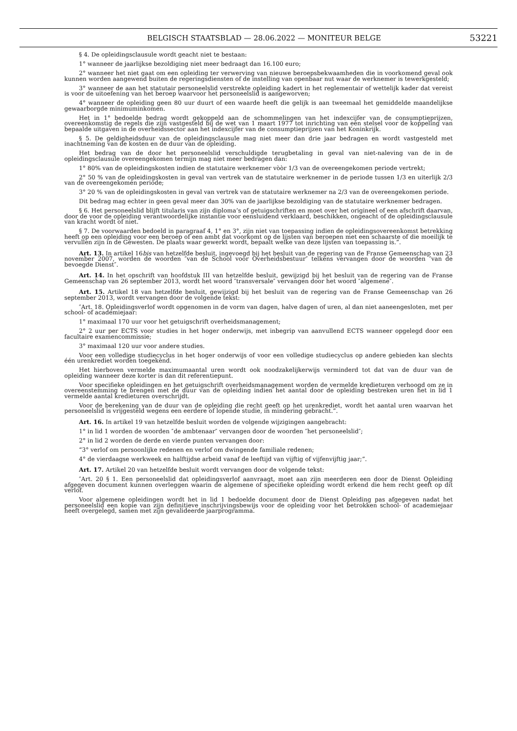BELGISCH STAATSBLAD — 28.06.2022 — MONITEUR BELGE 53221
§ 4. De opleidingsclausule wordt geacht niet te bestaan:
1° wanneer de jaarlijkse bezoldiging niet meer bedraagt dan 16.100 euro;
2° wanneer het niet gaat om een opleiding ter verwerving van nieuwe beroepsbekwaamheden die in voorkomend geval ook kunnen worden aangewend buiten de regeringsdiensten of de instelling van openbaar nut waar de werknemer is tewerkgesteld;
3° wanneer de aan het statutair personeelslid verstrekte opleiding kadert in het reglementair of wettelijk kader dat vereist is voor de uitoefening van het beroep waarvoor het personeelslid is aangeworven;
4° wanneer de opleiding geen 80 uur duurt of een waarde heeft die gelijk is aan tweemaal het gemiddelde maandelijkse gewaarborgde minimuminkomen.
Het in 1° bedoelde bedrag wordt gekoppeld aan de schommelingen van het indexcijfer van de consumptieprijzen, overeenkomstig de regels die zijn vastgesteld bij de wet van 1 maart 1977 tot inrichting van een stelsel voor de koppeling van bepaalde uitgaven in de overheidssector aan het indexcijfer van de consumptieprijzen van het Koninkrijk.
§ 5. De geldigheidsduur van de opleidingsclausule mag niet meer dan drie jaar bedragen en wordt vastgesteld met inachtneming van de kosten en de duur van de opleiding.
Het bedrag van de door het personeelslid verschuldigde terugbetaling in geval van niet-naleving van de in de opleidingsclausule overeengekomen termijn mag niet meer bedragen dan:
1° 80% van de opleidingskosten indien de statutaire werknemer vòòr 1/3 van de overeengekomen periode vertrekt;
2° 50 % van de opleidingskosten in geval van vertrek van de statutaire werknemer in de periode tussen 1/3 en uiterlijk 2/3 van de overeengekomen periode;
3° 20 % van de opleidingskosten in geval van vertrek van de statutaire werknemer na 2/3 van de overeengekomen periode.
Dit bedrag mag echter in geen geval meer dan 30% van de jaarlijkse bezoldiging van de statutaire werknemer bedragen.
§ 6. Het personeelslid blijft titularis van zijn diploma’s of getuigschriften en moet over het origineel of een afschrift daarvan, door de voor de opleiding verantwoordelijke instantie voor eensluidend verklaard, beschikken, ongeacht of de opleidingsclausule van kracht wordt of niet.
§ 7. De voorwaarden bedoeld in paragraaf 4, 1° en 3°, zijn niet van toepassing indien de opleidingsovereenkomst betrekking heeft op een opleiding voor een beroep of een ambt dat voorkomt op de lijsten van beroepen met een schaarste of die moeilijk te vervullen zijn in de Gewesten. De plaats waar gewerkt wordt, bepaalt welke van deze lijsten van toepassing is.”.
Art. 13. In artikel 16bis van hetzelfde besluit, ingevoegd bij het besluit van de regering van de Franse Gemeenschap van 23 november 2007, worden de woorden ″van de School voor Overheidsbestuur″ telkens vervangen door de woorden ″van de bevoegde Dienst″.
Art. 14. In het opschrift van hoofdstuk III van hetzelfde besluit, gewijzigd bij het besluit van de regering van de Franse Gemeenschap van 26 september 2013, wordt het woord ″transversale″ vervangen door het woord ″algemene″.
Art. 15. Artikel 18 van hetzelfde besluit, gewijzigd bij het besluit van de regering van de Franse Gemeenschap van 26 september 2013, wordt vervangen door de volgende tekst:
″Art. 18. Opleidingsverlof wordt opgenomen in de vorm van dagen, halve dagen of uren, al dan niet aaneengesloten, met per school- of academiejaar:
1° maximaal 170 uur voor het getuigschrift overheidsmanagement;
2° 2 uur per ECTS voor studies in het hoger onderwijs, met inbegrip van aanvullend ECTS wanneer opgelegd door een facultaire examencommissie;
3° maximaal 120 uur voor andere studies.
Voor een volledige studiecyclus in het hoger onderwijs of voor een volledige studiecyclus op andere gebieden kan slechts één urenkrediet worden toegekend.
Het hierboven vermelde maximumaantal uren wordt ook noodzakelijkerwijs verminderd tot dat van de duur van de opleiding wanneer deze korter is dan dit referentiepunt.
Voor specifieke opleidingen en het getuigschrift overheidsmanagement worden de vermelde kredieturen verhoogd om ze in overeenstemming te brengen met de duur van de opleiding indien het aantal door de opleiding bestreken uren het in lid 1 vermelde aantal kredieturen overschrijdt.
Voor de berekening van de duur van de opleiding die recht geeft op het urenkrediet, wordt het aantal uren waarvan het personeelslid is vrijgesteld wegens een eerdere of lopende studie, in mindering gebracht.”.
Art. 16. In artikel 19 van hetzelfde besluit worden de volgende wijzigingen aangebracht:
1° in lid 1 worden de woorden ″de ambtenaar″ vervangen door de woorden ″het personeelslid″;
2° in lid 2 worden de derde en vierde punten vervangen door:
“3° verlof om persoonlijke redenen en verlof om dwingende familiale redenen;
4° de vierdaagse werkweek en halftijdse arbeid vanaf de leeftijd van vijftig of vijfenvijftig jaar;”.
Art. 17. Artikel 20 van hetzelfde besluit wordt vervangen door de volgende tekst:
″Art. 20 § 1. Een personeelslid dat opleidingsverlof aanvraagt, moet aan zijn meerderen een door de Dienst Opleiding afgegeven document kunnen overleggen waarin de algemene of specifieke opleiding wordt erkend die hem recht geeft op dit verlof.
Voor algemene opleidingen wordt het in lid 1 bedoelde document door de Dienst Opleiding pas afgegeven nadat het personeelslid een kopie van zijn definitieve inschrijvingsbewijs voor de opleiding voor het betrokken school- of academiejaar heeft overgelegd, samen met zijn gevalideerde jaarprogramma.